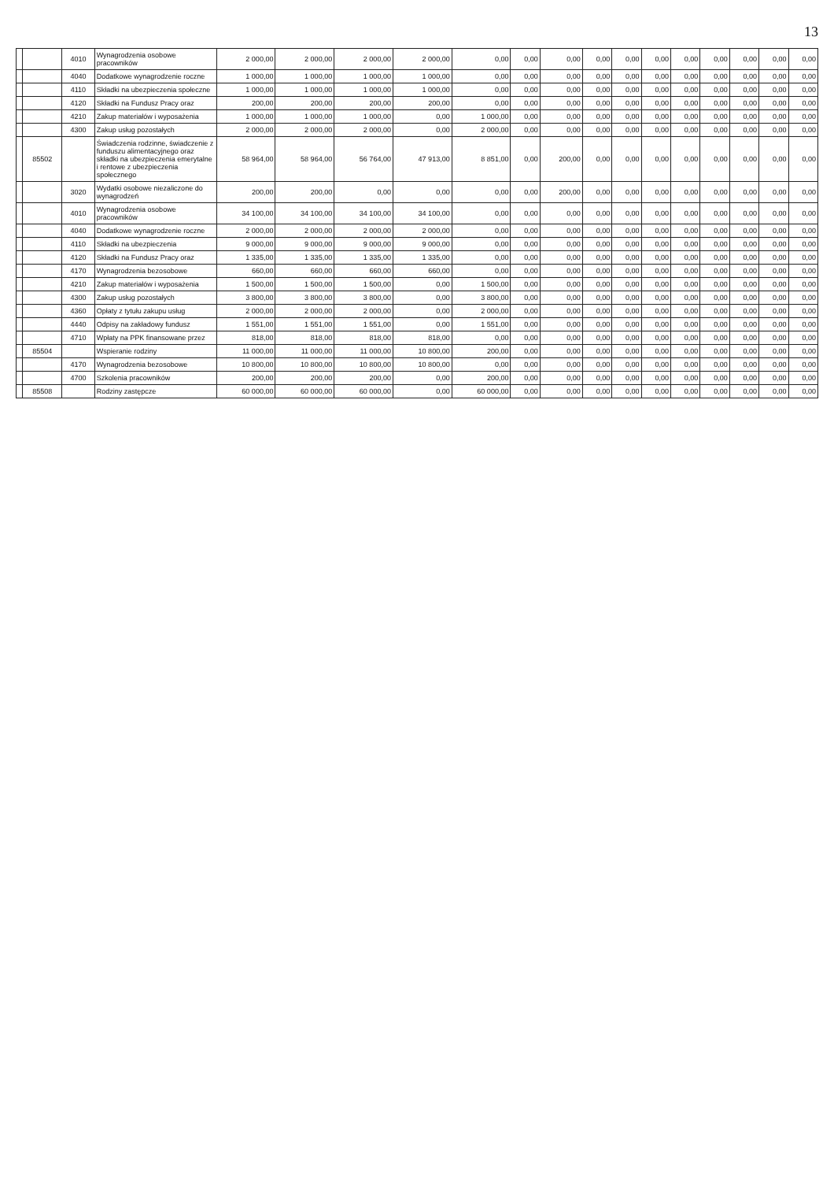13
| | | 4010 | Wynagrodzenia osobowe pracowników | 2 000,00 | 2 000,00 | 2 000,00 | 2 000,00 | 0,00 | 0,00 | 0,00 | 0,00 | 0,00 | 0,00 | 0,00 | 0,00 | 0,00 | 0,00 | 0,00 |
| | | 4040 | Dodatkowe wynagrodzenie roczne | 1 000,00 | 1 000,00 | 1 000,00 | 1 000,00 | 0,00 | 0,00 | 0,00 | 0,00 | 0,00 | 0,00 | 0,00 | 0,00 | 0,00 | 0,00 | 0,00 |
| | | 4110 | Składki na ubezpieczenia społeczne | 1 000,00 | 1 000,00 | 1 000,00 | 1 000,00 | 0,00 | 0,00 | 0,00 | 0,00 | 0,00 | 0,00 | 0,00 | 0,00 | 0,00 | 0,00 | 0,00 |
| | | 4120 | Składki na Fundusz Pracy oraz | 200,00 | 200,00 | 200,00 | 200,00 | 0,00 | 0,00 | 0,00 | 0,00 | 0,00 | 0,00 | 0,00 | 0,00 | 0,00 | 0,00 | 0,00 |
| | | 4210 | Zakup materiałów i wyposażenia | 1 000,00 | 1 000,00 | 1 000,00 | 0,00 | 1 000,00 | 0,00 | 0,00 | 0,00 | 0,00 | 0,00 | 0,00 | 0,00 | 0,00 | 0,00 | 0,00 |
| | | 4300 | Zakup usług pozostałych | 2 000,00 | 2 000,00 | 2 000,00 | 0,00 | 2 000,00 | 0,00 | 0,00 | 0,00 | 0,00 | 0,00 | 0,00 | 0,00 | 0,00 | 0,00 | 0,00 |
| | 85502 | | Świadczenia rodzinne, świadczenie z funduszu alimentacyjnego oraz składki na ubezpieczenia emerytalne i rentowe z ubezpieczenia społecznego | 58 964,00 | 58 964,00 | 56 764,00 | 47 913,00 | 8 851,00 | 0,00 | 200,00 | 0,00 | 0,00 | 0,00 | 0,00 | 0,00 | 0,00 | 0,00 | 0,00 |
| | | 3020 | Wydatki osobowe niezaliczone do wynagrodzeń | 200,00 | 200,00 | 0,00 | 0,00 | 0,00 | 0,00 | 200,00 | 0,00 | 0,00 | 0,00 | 0,00 | 0,00 | 0,00 | 0,00 | 0,00 |
| | | 4010 | Wynagrodzenia osobowe pracowników | 34 100,00 | 34 100,00 | 34 100,00 | 34 100,00 | 0,00 | 0,00 | 0,00 | 0,00 | 0,00 | 0,00 | 0,00 | 0,00 | 0,00 | 0,00 | 0,00 |
| | | 4040 | Dodatkowe wynagrodzenie roczne | 2 000,00 | 2 000,00 | 2 000,00 | 2 000,00 | 0,00 | 0,00 | 0,00 | 0,00 | 0,00 | 0,00 | 0,00 | 0,00 | 0,00 | 0,00 | 0,00 |
| | | 4110 | Składki na ubezpieczenia | 9 000,00 | 9 000,00 | 9 000,00 | 9 000,00 | 0,00 | 0,00 | 0,00 | 0,00 | 0,00 | 0,00 | 0,00 | 0,00 | 0,00 | 0,00 | 0,00 |
| | | 4120 | Składki na Fundusz Pracy oraz | 1 335,00 | 1 335,00 | 1 335,00 | 1 335,00 | 0,00 | 0,00 | 0,00 | 0,00 | 0,00 | 0,00 | 0,00 | 0,00 | 0,00 | 0,00 | 0,00 |
| | | 4170 | Wynagrodzenia bezosobowe | 660,00 | 660,00 | 660,00 | 660,00 | 0,00 | 0,00 | 0,00 | 0,00 | 0,00 | 0,00 | 0,00 | 0,00 | 0,00 | 0,00 | 0,00 |
| | | 4210 | Zakup materiałów i wyposażenia | 1 500,00 | 1 500,00 | 1 500,00 | 0,00 | 1 500,00 | 0,00 | 0,00 | 0,00 | 0,00 | 0,00 | 0,00 | 0,00 | 0,00 | 0,00 | 0,00 |
| | | 4300 | Zakup usług pozostałych | 3 800,00 | 3 800,00 | 3 800,00 | 0,00 | 3 800,00 | 0,00 | 0,00 | 0,00 | 0,00 | 0,00 | 0,00 | 0,00 | 0,00 | 0,00 | 0,00 |
| | | 4360 | Opłaty z tytułu zakupu usług | 2 000,00 | 2 000,00 | 2 000,00 | 0,00 | 2 000,00 | 0,00 | 0,00 | 0,00 | 0,00 | 0,00 | 0,00 | 0,00 | 0,00 | 0,00 | 0,00 |
| | | 4440 | Odpisy na zakładowy fundusz | 1 551,00 | 1 551,00 | 1 551,00 | 0,00 | 1 551,00 | 0,00 | 0,00 | 0,00 | 0,00 | 0,00 | 0,00 | 0,00 | 0,00 | 0,00 | 0,00 |
| | | 4710 | Wpłaty na PPK finansowane przez | 818,00 | 818,00 | 818,00 | 818,00 | 0,00 | 0,00 | 0,00 | 0,00 | 0,00 | 0,00 | 0,00 | 0,00 | 0,00 | 0,00 | 0,00 |
| | 85504 | | Wspieranie rodziny | 11 000,00 | 11 000,00 | 11 000,00 | 10 800,00 | 200,00 | 0,00 | 0,00 | 0,00 | 0,00 | 0,00 | 0,00 | 0,00 | 0,00 | 0,00 | 0,00 |
| | | 4170 | Wynagrodzenia bezosobowe | 10 800,00 | 10 800,00 | 10 800,00 | 10 800,00 | 0,00 | 0,00 | 0,00 | 0,00 | 0,00 | 0,00 | 0,00 | 0,00 | 0,00 | 0,00 | 0,00 |
| | | 4700 | Szkolenia pracowników | 200,00 | 200,00 | 200,00 | 0,00 | 200,00 | 0,00 | 0,00 | 0,00 | 0,00 | 0,00 | 0,00 | 0,00 | 0,00 | 0,00 | 0,00 |
| | 85508 | | Rodziny zastępcze | 60 000,00 | 60 000,00 | 60 000,00 | 0,00 | 60 000,00 | 0,00 | 0,00 | 0,00 | 0,00 | 0,00 | 0,00 | 0,00 | 0,00 | 0,00 | 0,00 |